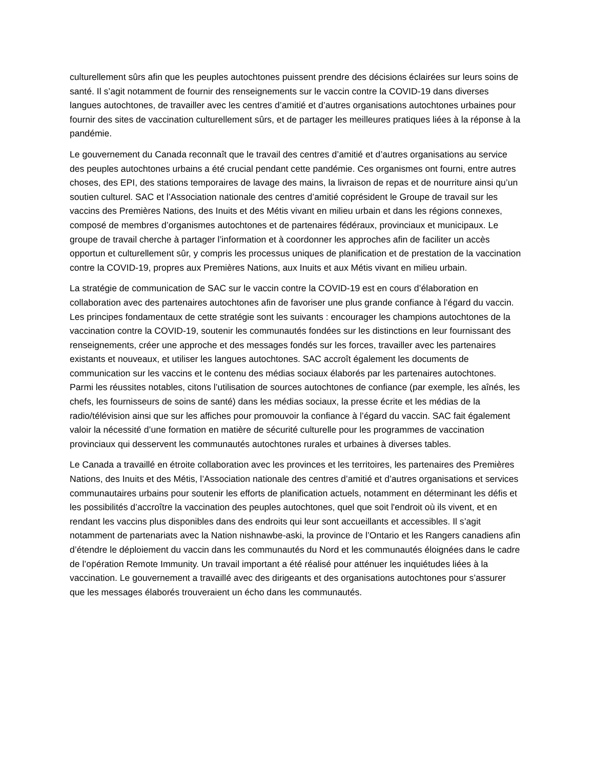culturellement sûrs afin que les peuples autochtones puissent prendre des décisions éclairées sur leurs soins de santé. Il s’agit notamment de fournir des renseignements sur le vaccin contre la COVID-19 dans diverses langues autochtones, de travailler avec les centres d’amitié et d’autres organisations autochtones urbaines pour fournir des sites de vaccination culturellement sûrs, et de partager les meilleures pratiques liées à la réponse à la pandémie.
Le gouvernement du Canada reconnaît que le travail des centres d’amitié et d’autres organisations au service des peuples autochtones urbains a été crucial pendant cette pandémie. Ces organismes ont fourni, entre autres choses, des EPI, des stations temporaires de lavage des mains, la livraison de repas et de nourriture ainsi qu’un soutien culturel. SAC et l’Association nationale des centres d’amitié coprésident le Groupe de travail sur les vaccins des Premières Nations, des Inuits et des Métis vivant en milieu urbain et dans les régions connexes, composé de membres d’organismes autochtones et de partenaires fédéraux, provinciaux et municipaux. Le groupe de travail cherche à partager l’information et à coordonner les approches afin de faciliter un accès opportun et culturellement sûr, y compris les processus uniques de planification et de prestation de la vaccination contre la COVID-19, propres aux Premières Nations, aux Inuits et aux Métis vivant en milieu urbain.
La stratégie de communication de SAC sur le vaccin contre la COVID-19 est en cours d’élaboration en collaboration avec des partenaires autochtones afin de favoriser une plus grande confiance à l’égard du vaccin. Les principes fondamentaux de cette stratégie sont les suivants : encourager les champions autochtones de la vaccination contre la COVID-19, soutenir les communautés fondées sur les distinctions en leur fournissant des renseignements, créer une approche et des messages fondés sur les forces, travailler avec les partenaires existants et nouveaux, et utiliser les langues autochtones. SAC accroît également les documents de communication sur les vaccins et le contenu des médias sociaux élaborés par les partenaires autochtones. Parmi les réussites notables, citons l’utilisation de sources autochtones de confiance (par exemple, les aînés, les chefs, les fournisseurs de soins de santé) dans les médias sociaux, la presse écrite et les médias de la radio/télévision ainsi que sur les affiches pour promouvoir la confiance à l’égard du vaccin. SAC fait également valoir la nécessité d’une formation en matière de sécurité culturelle pour les programmes de vaccination provinciaux qui desservent les communautés autochtones rurales et urbaines à diverses tables.
Le Canada a travaillé en étroite collaboration avec les provinces et les territoires, les partenaires des Premières Nations, des Inuits et des Métis, l’Association nationale des centres d’amitié et d’autres organisations et services communautaires urbains pour soutenir les efforts de planification actuels, notamment en déterminant les défis et les possibilités d’accroître la vaccination des peuples autochtones, quel que soit l'endroit où ils vivent, et en rendant les vaccins plus disponibles dans des endroits qui leur sont accueillants et accessibles. Il s’agit notamment de partenariats avec la Nation nishnawbe-aski, la province de l’Ontario et les Rangers canadiens afin d’étendre le déploiement du vaccin dans les communautés du Nord et les communautés éloignées dans le cadre de l’opération Remote Immunity. Un travail important a été réalisé pour atténuer les inquiétudes liées à la vaccination. Le gouvernement a travaillé avec des dirigeants et des organisations autochtones pour s’assurer que les messages élaborés trouveraient un écho dans les communautés.